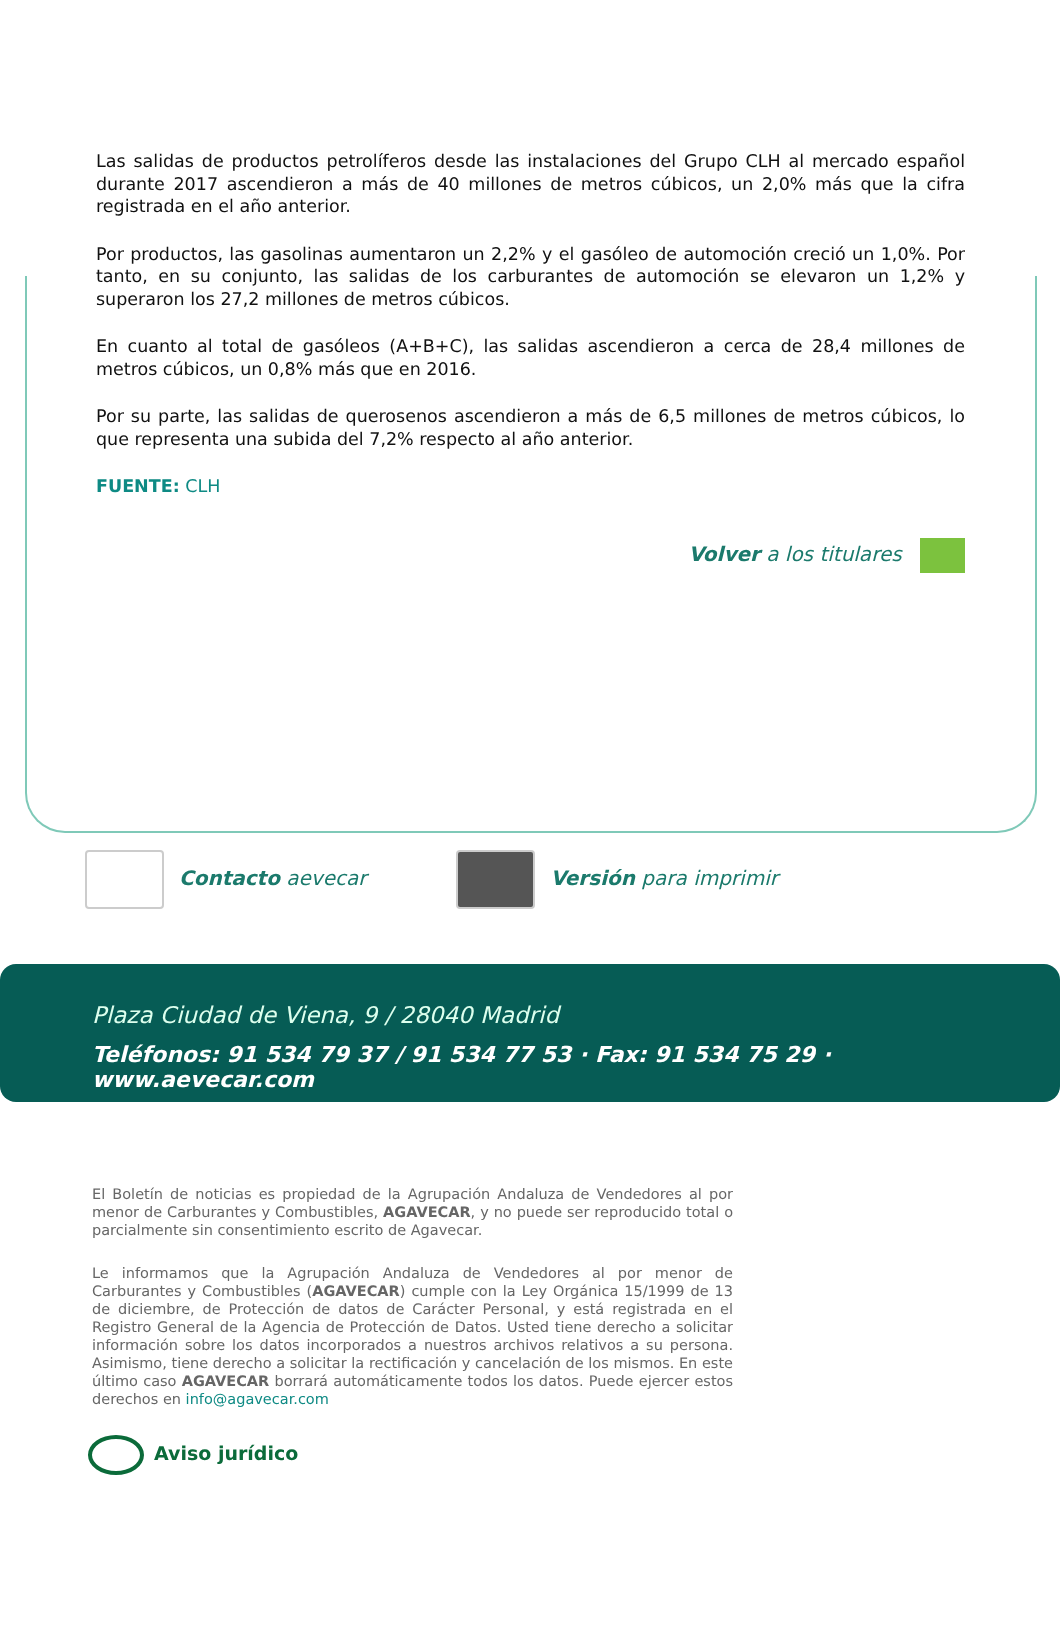Las salidas de productos petrolíferos desde las instalaciones del Grupo CLH al mercado español durante 2017 ascendieron a más de 40 millones de metros cúbicos, un 2,0% más que la cifra registrada en el año anterior.
Por productos, las gasolinas aumentaron un 2,2% y el gasóleo de automoción creció un 1,0%. Por tanto, en su conjunto, las salidas de los carburantes de automoción se elevaron un 1,2% y superaron los 27,2 millones de metros cúbicos.
En cuanto al total de gasóleos (A+B+C), las salidas ascendieron a cerca de 28,4 millones de metros cúbicos, un 0,8% más que en 2016.
Por su parte, las salidas de querosenos ascendieron a más de 6,5 millones de metros cúbicos, lo que representa una subida del 7,2% respecto al año anterior.
FUENTE: CLH
Volver a los titulares
Contacto aevecar Versión para imprimir
Plaza Ciudad de Viena, 9 / 28040 Madrid
Teléfonos: 91 534 79 37 / 91 534 77 53 · Fax: 91 534 75 29 · www.aevecar.com
El Boletín de noticias es propiedad de la Agrupación Andaluza de Vendedores al por menor de Carburantes y Combustibles, AGAVECAR, y no puede ser reproducido total o parcialmente sin consentimiento escrito de Agavecar.
Le informamos que la Agrupación Andaluza de Vendedores al por menor de Carburantes y Combustibles (AGAVECAR) cumple con la Ley Orgánica 15/1999 de 13 de diciembre, de Protección de datos de Carácter Personal, y está registrada en el Registro General de la Agencia de Protección de Datos. Usted tiene derecho a solicitar información sobre los datos incorporados a nuestros archivos relativos a su persona. Asimismo, tiene derecho a solicitar la rectificación y cancelación de los mismos. En este último caso AGAVECAR borrará automáticamente todos los datos. Puede ejercer estos derechos en info@agavecar.com
Aviso jurídico